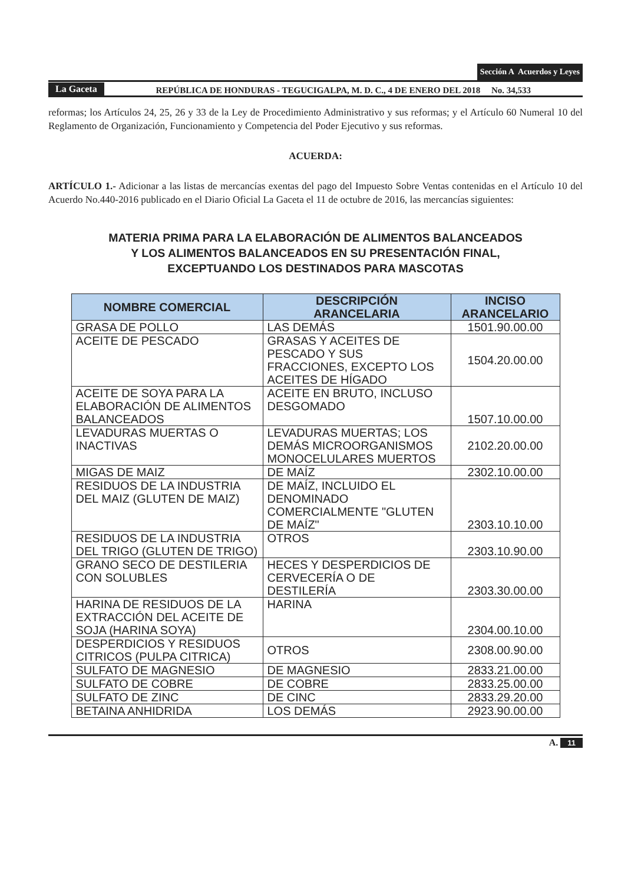Sección A Acuerdos y Leyes
La Gaceta REPÚBLICA DE HONDURAS - TEGUCIGALPA, M. D. C., 4 DE ENERO DEL 2018 No. 34,533
reformas; los Artículos 24, 25, 26 y 33 de la Ley de Procedimiento Administrativo y sus reformas; y el Artículo 60 Numeral 10 del Reglamento de Organización, Funcionamiento y Competencia del Poder Ejecutivo y sus reformas.
ACUERDA:
ARTÍCULO 1.- Adicionar a las listas de mercancías exentas del pago del Impuesto Sobre Ventas contenidas en el Artículo 10 del Acuerdo No.440-2016 publicado en el Diario Oficial La Gaceta el 11 de octubre de 2016, las mercancías siguientes:
MATERIA PRIMA PARA LA ELABORACIÓN DE ALIMENTOS BALANCEADOS
Y LOS ALIMENTOS BALANCEADOS EN SU PRESENTACIÓN FINAL,
EXCEPTUANDO LOS DESTINADOS PARA MASCOTAS
| NOMBRE COMERCIAL | DESCRIPCIÓN ARANCELARIA | INCISO ARANCELARIO |
| --- | --- | --- |
| GRASA DE POLLO | LAS DEMÁS | 1501.90.00.00 |
| ACEITE DE PESCADO | GRASAS Y ACEITES DE PESCADO Y SUS FRACCIONES, EXCEPTO LOS ACEITES DE HÍGADO | 1504.20.00.00 |
| ACEITE DE SOYA PARA LA ELABORACIÓN DE ALIMENTOS BALANCEADOS | ACEITE EN BRUTO, INCLUSO DESGOMADO | 1507.10.00.00 |
| LEVADURAS MUERTAS O INACTIVAS | LEVADURAS MUERTAS; LOS DEMÁS MICROORGANISMOS MONOCELULARES MUERTOS | 2102.20.00.00 |
| MIGAS DE MAIZ | DE MAÍZ | 2302.10.00.00 |
| RESIDUOS DE LA INDUSTRIA DEL MAIZ (GLUTEN DE MAIZ) | DE MAÍZ, INCLUIDO EL DENOMINADO COMERCIALMENTE "GLUTEN DE MAÍZ" | 2303.10.10.00 |
| RESIDUOS DE LA INDUSTRIA DEL TRIGO (GLUTEN DE TRIGO) | OTROS | 2303.10.90.00 |
| GRANO SECO DE DESTILERIA CON SOLUBLES | HECES Y DESPERDICIOS DE CERVECERÍA O DE DESTILERÍA | 2303.30.00.00 |
| HARINA DE RESIDUOS DE LA EXTRACCIÓN DEL ACEITE DE SOJA (HARINA SOYA) | HARINA | 2304.00.10.00 |
| DESPERDICIOS Y RESIDUOS CITRICOS (PULPA CITRICA) | OTROS | 2308.00.90.00 |
| SULFATO DE MAGNESIO | DE MAGNESIO | 2833.21.00.00 |
| SULFATO DE COBRE | DE COBRE | 2833.25.00.00 |
| SULFATO DE ZINC | DE CINC | 2833.29.20.00 |
| BETAINA ANHIDRIDA | LOS DEMÁS | 2923.90.00.00 |
A. 11